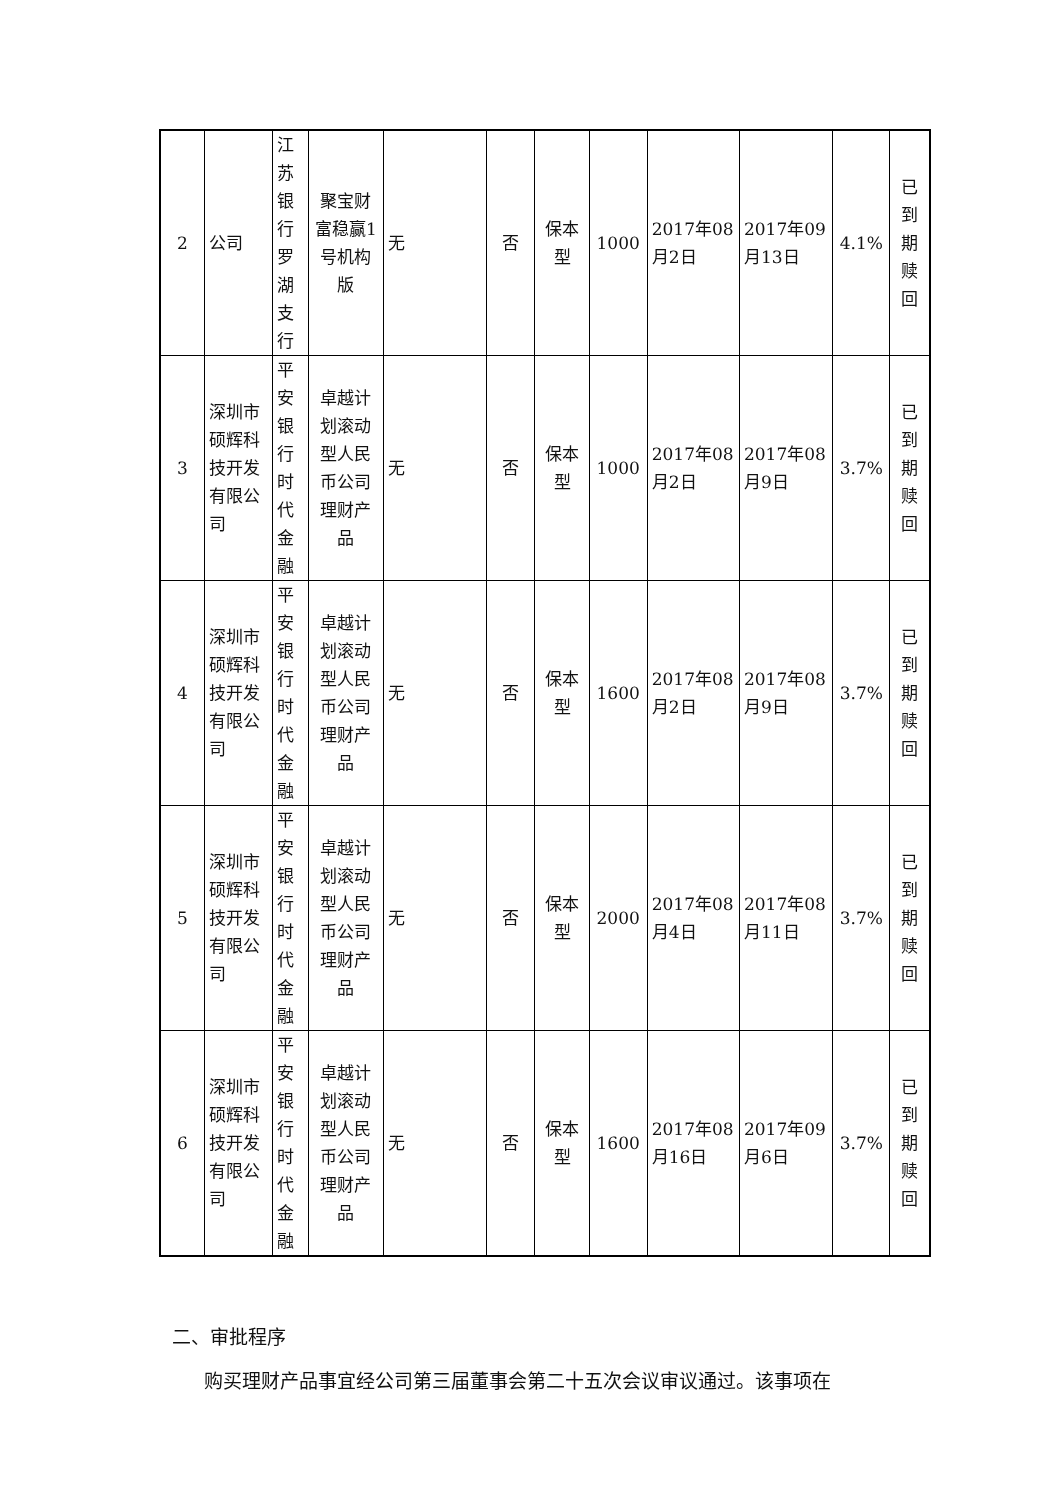| 2 | 公司 | 江苏银行罗湖支行 | 聚宝财富稳赢1号机构版 | 无 | 否 | 保本型 | 1000 | 2017年08月2日 | 2017年09月13日 | 4.1% | 已到期赎回 |
| 3 | 深圳市硕辉科技开发有限公司 | 平安银行时代金融 | 卓越计划滚动型人民币公司理财产品 | 无 | 否 | 保本型 | 1000 | 2017年08月2日 | 2017年08月9日 | 3.7% | 已到期赎回 |
| 4 | 深圳市硕辉科技开发有限公司 | 平安银行时代金融 | 卓越计划滚动型人民币公司理财产品 | 无 | 否 | 保本型 | 1600 | 2017年08月2日 | 2017年08月9日 | 3.7% | 已到期赎回 |
| 5 | 深圳市硕辉科技开发有限公司 | 平安银行时代金融 | 卓越计划滚动型人民币公司理财产品 | 无 | 否 | 保本型 | 2000 | 2017年08月4日 | 2017年08月11日 | 3.7% | 已到期赎回 |
| 6 | 深圳市硕辉科技开发有限公司 | 平安银行时代金融 | 卓越计划滚动型人民币公司理财产品 | 无 | 否 | 保本型 | 1600 | 2017年08月16日 | 2017年09月6日 | 3.7% | 已到期赎回 |
二、审批程序
购买理财产品事宜经公司第三届董事会第二十五次会议审议通过。该事项在